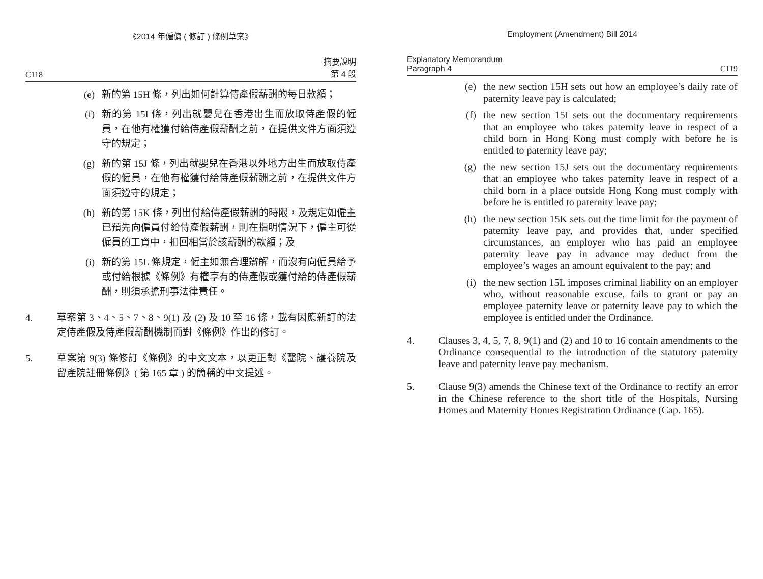《2014 年僱傭 ( 修訂 ) 條例草案》
C118 摘要說明
第 4 段
(e) 新的第 15H 條，列出如何計算侍產假薪酬的每日款額；
(f) 新的第 15I 條，列出就嬰兒在香港出生而放取侍產假的僱員，在他有權獲付給侍產假薪酬之前，在提供文件方面須遵守的規定；
(g) 新的第 15J 條，列出就嬰兒在香港以外地方出生而放取侍產假的僱員，在他有權獲付給侍產假薪酬之前，在提供文件方面須遵守的規定；
(h) 新的第 15K 條，列出付給侍產假薪酬的時限，及規定如僱主已預先向僱員付給侍產假薪酬，則在指明情況下，僱主可從僱員的工資中，扣回相當於該薪酬的款額；及
(i) 新的第 15L 條規定，僱主如無合理辯解，而沒有向僱員給予或付給根據《條例》有權享有的侍產假或獲付給的侍產假薪酬，則須承擔刑事法律責任。
4. 草案第 3、4、5、7、8、9(1) 及 (2) 及 10 至 16 條，載有因應新訂的法定侍產假及侍產假薪酬機制而對《條例》作出的修訂。
5. 草案第 9(3) 條修訂《條例》的中文文本，以更正對《醫院、護養院及留產院註冊條例》( 第 165 章 ) 的簡稱的中文提述。
Employment (Amendment) Bill 2014
Explanatory Memorandum
Paragraph 4 C119
(e) the new section 15H sets out how an employee’s daily rate of paternity leave pay is calculated;
(f) the new section 15I sets out the documentary requirements that an employee who takes paternity leave in respect of a child born in Hong Kong must comply with before he is entitled to paternity leave pay;
(g) the new section 15J sets out the documentary requirements that an employee who takes paternity leave in respect of a child born in a place outside Hong Kong must comply with before he is entitled to paternity leave pay;
(h) the new section 15K sets out the time limit for the payment of paternity leave pay, and provides that, under specified circumstances, an employer who has paid an employee paternity leave pay in advance may deduct from the employee’s wages an amount equivalent to the pay; and
(i) the new section 15L imposes criminal liability on an employer who, without reasonable excuse, fails to grant or pay an employee paternity leave or paternity leave pay to which the employee is entitled under the Ordinance.
4. Clauses 3, 4, 5, 7, 8, 9(1) and (2) and 10 to 16 contain amendments to the Ordinance consequential to the introduction of the statutory paternity leave and paternity leave pay mechanism.
5. Clause 9(3) amends the Chinese text of the Ordinance to rectify an error in the Chinese reference to the short title of the Hospitals, Nursing Homes and Maternity Homes Registration Ordinance (Cap. 165).